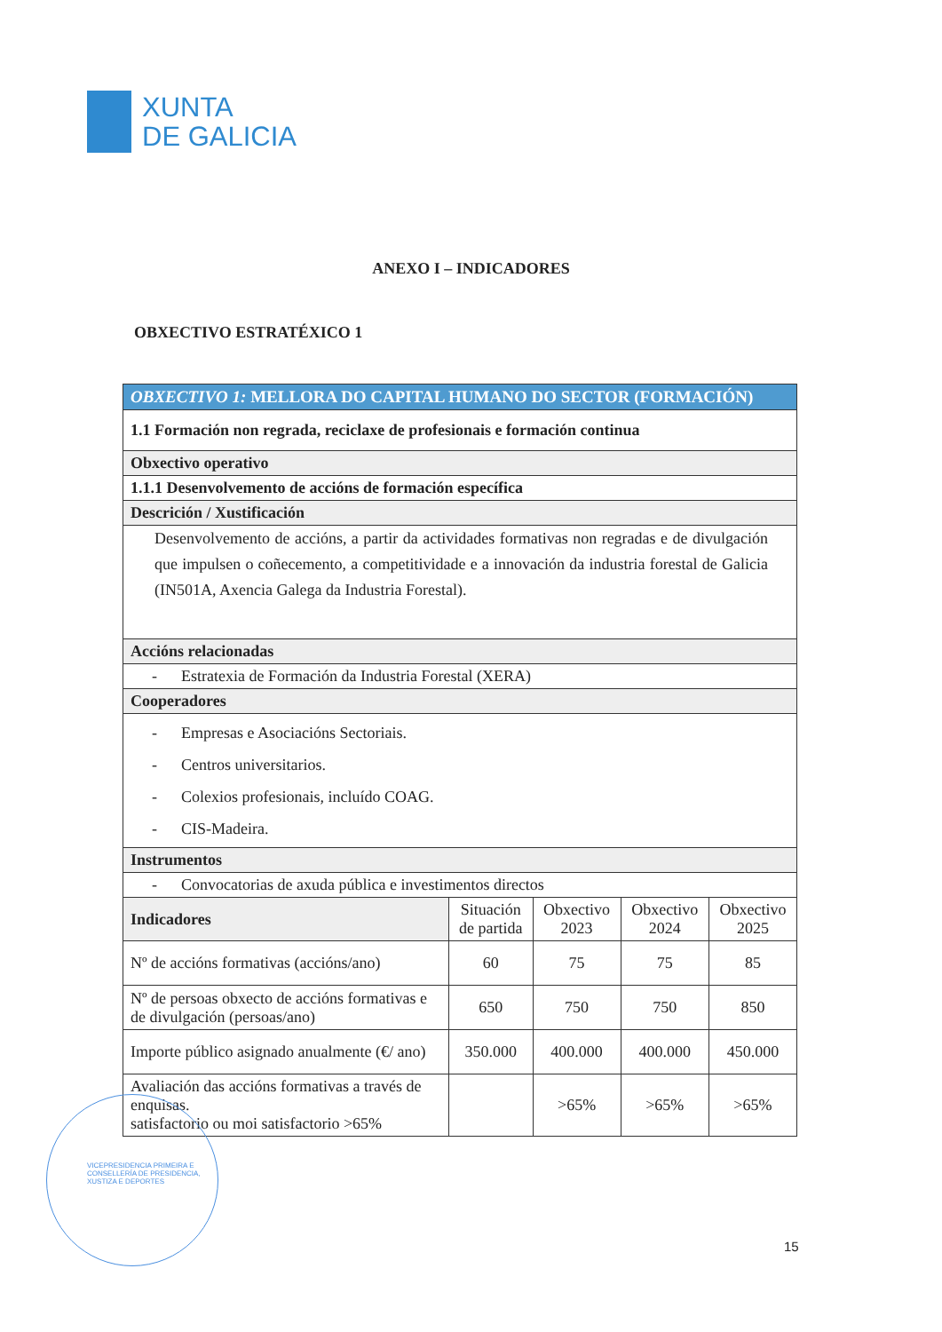XUNTA
DE GALICIA
ANEXO I – INDICADORES
OBXECTIVO ESTRATÉXICO 1
| OBXECTIVO 1: MELLORA DO CAPITAL HUMANO DO SECTOR (FORMACIÓN) | | | | |
| 1.1 Formación non regrada, reciclaxe de profesionais e formación continua | | | | |
| Obxectivo operativo | | | | |
| 1.1.1 Desenvolvemento de accións de formación específica | | | | |
| Descrición / Xustificación | | | | |
| Desenvolvemento de accións, a partir da actividades formativas non regradas e de divulgación que impulsen o coñecemento, a competitividade e a innovación da industria forestal de Galicia (IN501A, Axencia Galega da Industria Forestal). | | | | |
| Accións relacionadas | | | | |
| - Estratexia de Formación da Industria Forestal (XERA) | | | | |
| Cooperadores | | | | |
| - Empresas e Asociacións Sectoriais. - Centros universitarios. - Colexios profesionais, incluído COAG. - CIS-Madeira. | | | | |
| Instrumentos | | | | |
| - Convocatorias de axuda pública e investimentos directos | | | | |
| Indicadores | Situación de partida | Obxectivo 2023 | Obxectivo 2024 | Obxectivo 2025 |
| Nº de accións formativas (accións/ano) | 60 | 75 | 75 | 85 |
| Nº de persoas obxecto de accións formativas e de divulgación (persoas/ano) | 650 | 750 | 750 | 850 |
| Importe público asignado anualmente (€/ ano) | 350.000 | 400.000 | 400.000 | 450.000 |
| Avaliación das accións formativas a través de enquisas. satisfactorio ou moi satisfactorio >65% | | >65% | >65% | >65% |
VICEPRESIDENCIA PRIMEIRA E
CONSELLERÍA DE PRESIDENCIA,
XUSTIZA E DEPORTES
15